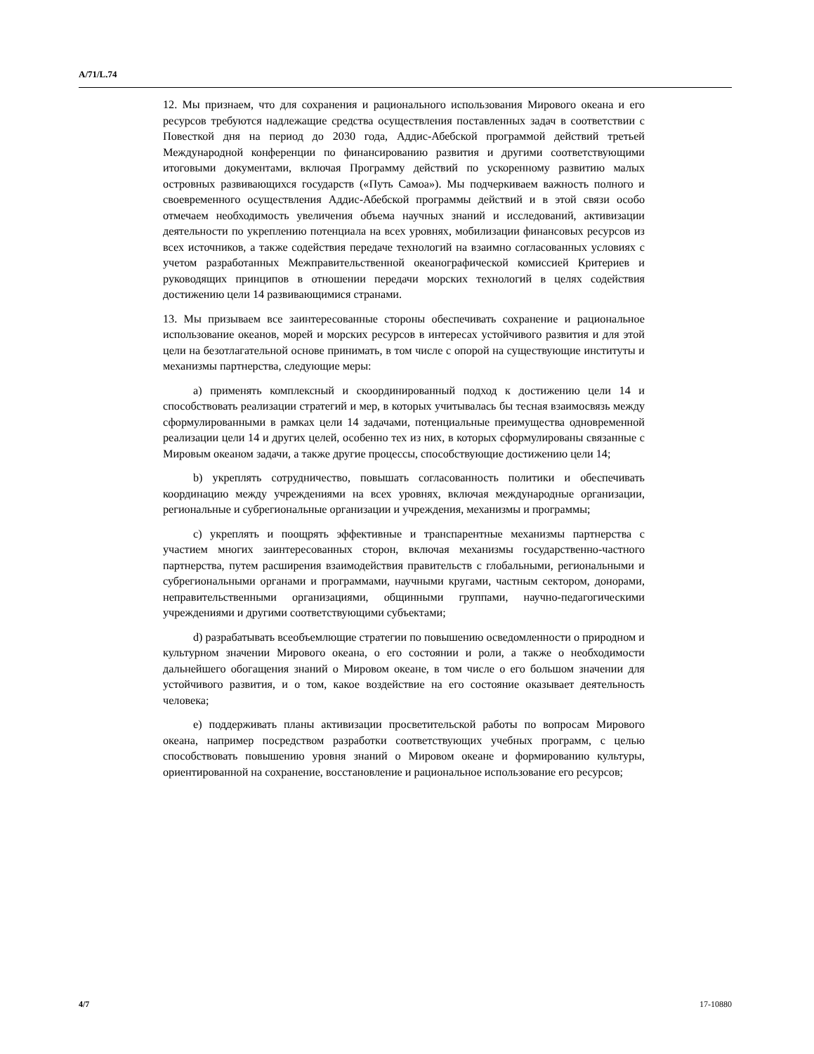A/71/L.74
12. Мы признаем, что для сохранения и рационального использования Мирового океана и его ресурсов требуются надлежащие средства осуществления поставленных задач в соответствии с Повесткой дня на период до 2030 года, Аддис-Абебской программой действий третьей Международной конференции по финансированию развития и другими соответствующими итоговыми документами, включая Программу действий по ускоренному развитию малых островных развивающихся государств («Путь Самоа»). Мы подчеркиваем важность полного и своевременного осуществления Аддис-Абебской программы действий и в этой связи особо отмечаем необходимость увеличения объема научных знаний и исследований, активизации деятельности по укреплению потенциала на всех уровнях, мобилизации финансовых ресурсов из всех источников, а также содействия передаче технологий на взаимно согласованных условиях с учетом разработанных Межправительственной океанографической комиссией Критериев и руководящих принципов в отношении передачи морских технологий в целях содействия достижению цели 14 развивающимися странами.
13. Мы призываем все заинтересованные стороны обеспечивать сохранение и рациональное использование океанов, морей и морских ресурсов в интересах устойчивого развития и для этой цели на безотлагательной основе принимать, в том числе с опорой на существующие институты и механизмы партнерства, следующие меры:
a) применять комплексный и скоординированный подход к достижению цели 14 и способствовать реализации стратегий и мер, в которых учитывалась бы тесная взаимосвязь между сформулированными в рамках цели 14 задачами, потенциальные преимущества одновременной реализации цели 14 и других целей, особенно тех из них, в которых сформулированы связанные с Мировым океаном задачи, а также другие процессы, способствующие достижению цели 14;
b) укреплять сотрудничество, повышать согласованность политики и обеспечивать координацию между учреждениями на всех уровнях, включая международные организации, региональные и субрегиональные организации и учреждения, механизмы и программы;
c) укреплять и поощрять эффективные и транспарентные механизмы партнерства с участием многих заинтересованных сторон, включая механизмы государственно-частного партнерства, путем расширения взаимодействия правительств с глобальными, региональными и субрегиональными органами и программами, научными кругами, частным сектором, донорами, неправительственными организациями, общинными группами, научно-педагогическими учреждениями и другими соответствующими субъектами;
d) разрабатывать всеобъемлющие стратегии по повышению осведомленности о природном и культурном значении Мирового океана, о его состоянии и роли, а также о необходимости дальнейшего обогащения знаний о Мировом океане, в том числе о его большом значении для устойчивого развития, и о том, какое воздействие на его состояние оказывает деятельность человека;
e) поддерживать планы активизации просветительской работы по вопросам Мирового океана, например посредством разработки соответствующих учебных программ, с целью способствовать повышению уровня знаний о Мировом океане и формированию культуры, ориентированной на сохранение, восстановление и рациональное использование его ресурсов;
4/7 17-10880